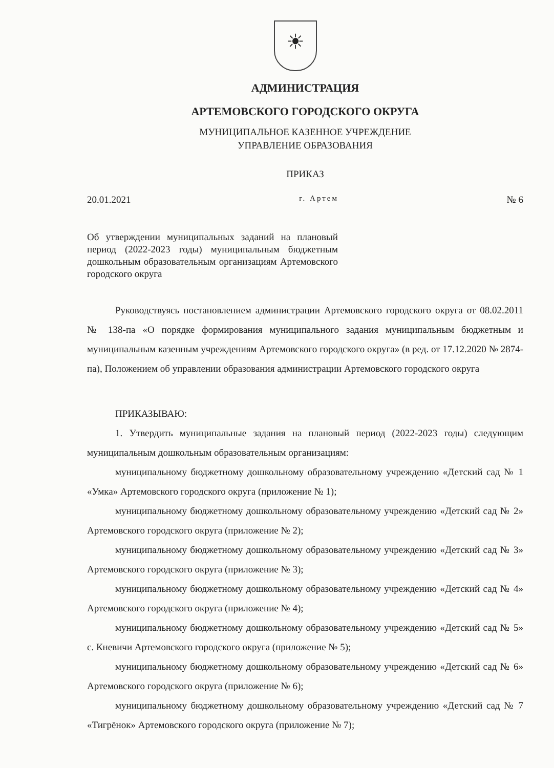☀
АДМИНИСТРАЦИЯ
АРТЕМОВСКОГО ГОРОДСКОГО ОКРУГА
МУНИЦИПАЛЬНОЕ КАЗЕННОЕ УЧРЕЖДЕНИЕ
УПРАВЛЕНИЕ ОБРАЗОВАНИЯ
ПРИКАЗ
20.01.2021 г. Артем № 6
Об утверждении муниципальных заданий на плановый период (2022-2023 годы) муниципальным бюджетным дошкольным образовательным организациям Артемовского городского округа
Руководствуясь постановлением администрации Артемовского городского округа от 08.02.2011 № 138-па «О порядке формирования муниципального задания муниципальным бюджетным и муниципальным казенным учреждениям Артемовского городского округа» (в ред. от 17.12.2020 № 2874-па), Положением об управлении образования администрации Артемовского городского округа
ПРИКАЗЫВАЮ:
1. Утвердить муниципальные задания на плановый период (2022-2023 годы) следующим муниципальным дошкольным образовательным организациям:
муниципальному бюджетному дошкольному образовательному учреждению «Детский сад № 1 «Умка» Артемовского городского округа (приложение № 1);
муниципальному бюджетному дошкольному образовательному учреждению «Детский сад № 2» Артемовского городского округа (приложение № 2);
муниципальному бюджетному дошкольному образовательному учреждению «Детский сад № 3» Артемовского городского округа (приложение № 3);
муниципальному бюджетному дошкольному образовательному учреждению «Детский сад № 4» Артемовского городского округа (приложение № 4);
муниципальному бюджетному дошкольному образовательному учреждению «Детский сад № 5» с. Кневичи Артемовского городского округа (приложение № 5);
муниципальному бюджетному дошкольному образовательному учреждению «Детский сад № 6» Артемовского городского округа (приложение № 6);
муниципальному бюджетному дошкольному образовательному учреждению «Детский сад № 7 «Тигрёнок» Артемовского городского округа (приложение № 7);